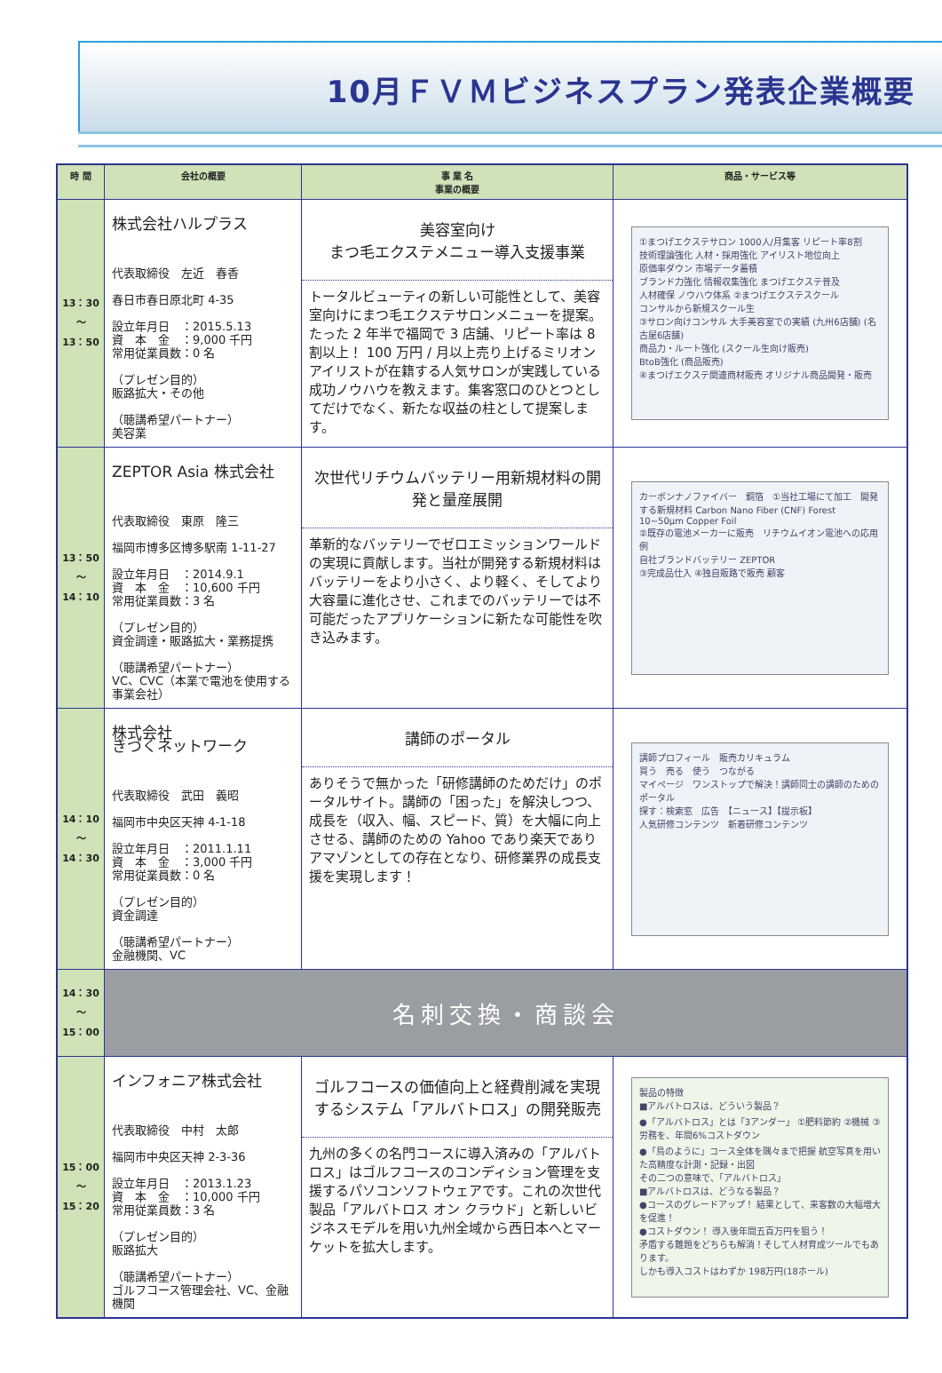10月ＦＶＭビジネスプラン発表企業概要
| 時 間 | 会社の概要 | 事 業 名 事業の概要 | 商品・サービス等 |
| --- | --- | --- | --- |
| 13：30 ～ 13：50 | 株式会社ハルプラス 代表取締役 左近 春香 春日市春日原北町 4-35 設立年月日 ：2015.5.13 資 本 金 ：9,000 千円 常用従業員数：0 名 （プレゼン目的） 販路拡大・その他 （聴講希望パートナー） 美容業 | 美容室向け まつ毛エクステメニュー導入支援事業 トータルビューティの新しい可能性として、美容室向けにまつ毛エクステサロンメニューを提案。たった 2 年半で福岡で 3 店舗、リピート率は 8 割以上！ 100 万円 / 月以上売り上げるミリオンアイリストが在籍する人気サロンが実践している成功ノウハウを教えます。集客窓口のひとつとしてだけでなく、新たな収益の柱として提案します。 | ①まつげエクステサロン 1000人/月集客 リピート率8割 技術理論強化 人材・採用強化 アイリスト地位向上 原価率ダウン 市場データ蓄積 ブランド力強化 情報収集強化 まつげエクステ普及 人材確保 ノウハウ体系 ②まつげエクステスクール コンサルから新規スクール生 ③サロン向けコンサル 大手美容室での実績 (九州6店舗) (名古屋6店舗) 商品力・ルート強化 (スクール生向け販売) BtoB強化 (商品販売) ④まつげエクステ関連商材販売 オリジナル商品開発・販売 |
| 13：50 ～ 14：10 | ZEPTOR Asia 株式会社 代表取締役 東原 隆三 福岡市博多区博多駅南 1-11-27 設立年月日 ：2014.9.1 資 本 金 ：10,600 千円 常用従業員数：3 名 （プレゼン目的） 資金調達・販路拡大・業務提携 （聴講希望パートナー） VC、CVC（本業で電池を使用する事業会社） | 次世代リチウムバッテリー用新規材料の開発と量産展開 革新的なバッテリーでゼロエミッションワールドの実現に貢献します。当社が開発する新規材料はバッテリーをより小さく、より軽く、そしてより大容量に進化させ、これまでのバッテリーでは不可能だったアプリケーションに新たな可能性を吹き込みます。 | カーボンナノファイバー 銅箔 ①当社工場にて加工 開発する新規材料 Carbon Nano Fiber (CNF) Forest 10~50μm Copper Foil ②既存の電池メーカーに販売 リチウムイオン電池への応用例 自社ブランドバッテリー ZEPTOR ③完成品仕入 ④独自販路で販売 顧客 |
| 14：10 ～ 14：30 | 株式会社 きづくネットワーク 代表取締役 武田 義昭 福岡市中央区天神 4-1-18 設立年月日 ：2011.1.11 資 本 金 ：3,000 千円 常用従業員数：0 名 （プレゼン目的） 資金調達 （聴講希望パートナー） 金融機関、VC | 講師のポータル ありそうで無かった「研修講師のためだけ」のポータルサイト。講師の「困った」を解決しつつ、成長を（収入、幅、スピード、質）を大幅に向上させる、講師のための Yahoo であり楽天でありアマゾンとしての存在となり、研修業界の成長支援を実現します！ | 講師プロフィール 販売カリキュラム 買う 売る 使う つながる マイページ ワンストップで解決！講師同士の講師のためのポータル 探す：検索窓 広告 【ニュース】【提示板】 人気研修コンテンツ 新着研修コンテンツ |
| 14：30 ～ 15：00 | 名刺交換・商談会 | | |
| 15：00 ～ 15：20 | インフォニア株式会社 代表取締役 中村 太郎 福岡市中央区天神 2-3-36 設立年月日 ：2013.1.23 資 本 金 ：10,000 千円 常用従業員数：3 名 （プレゼン目的） 販路拡大 （聴講希望パートナー） ゴルフコース管理会社、VC、金融機関 | ゴルフコースの価値向上と経費削減を実現するシステム「アルバトロス」の開発販売 九州の多くの名門コースに導入済みの「アルバトロス」はゴルフコースのコンディション管理を支援するパソコンソフトウェアです。これの次世代製品「アルバトロス オン クラウド」と新しいビジネスモデルを用い九州全域から西日本へとマーケットを拡大します。 | 製品の特徴 ■アルバトロスは、どういう製品？ ●「アルバトロス」とは「3アンダー」 ①肥料節約 ②機械 ③労務を、年間6%コストダウン ●「鳥のように」コース全体を隅々まで把握 航空写真を用いた高精度な計測・記録・出図 その二つの意味で、「アルバトロス」 ■アルバトロスは、どうなる製品？ ●コースのグレードアップ！ 結果として、来客数の大幅増大を促進！ ●コストダウン！ 導入後年間五百万円を狙う！ 矛盾する難題をどちらも解消！そして人材育成ツールでもあります。 しかも導入コストはわずか 198万円(18ホール) |